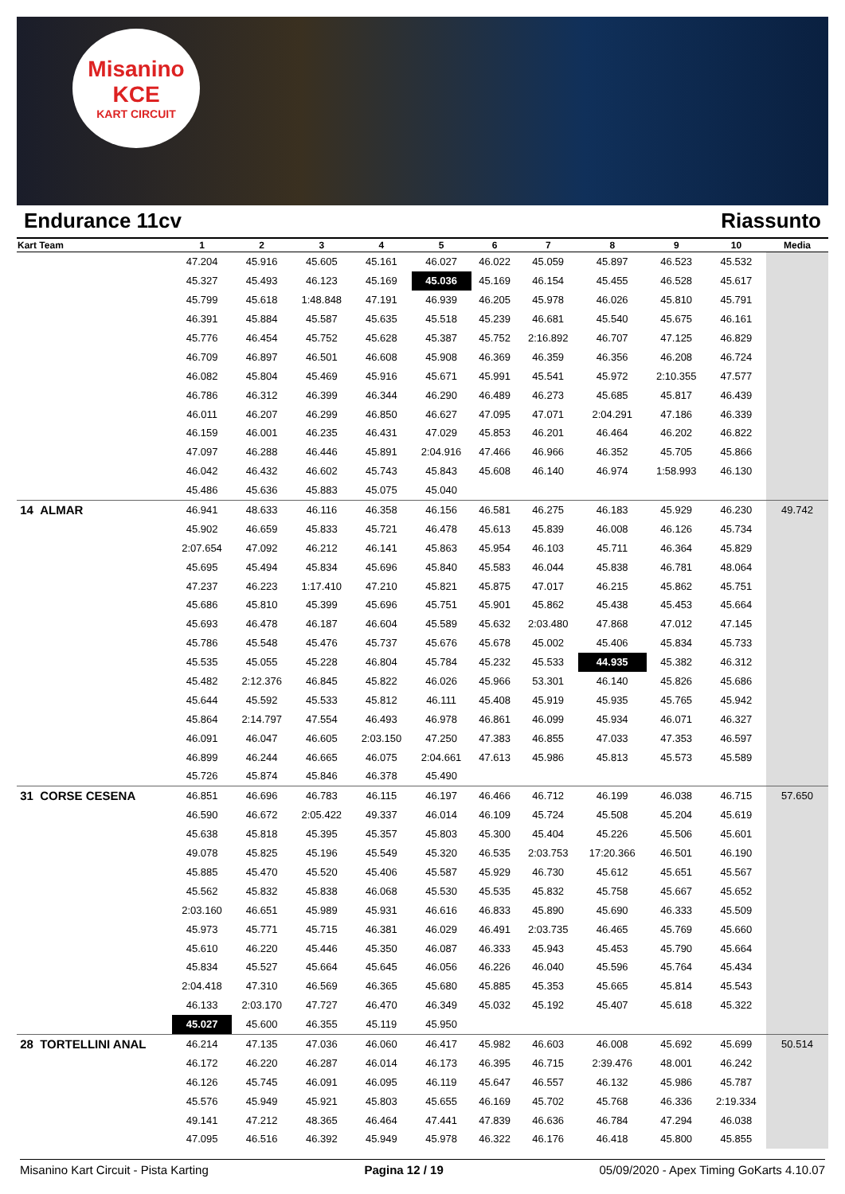Misanino
KCE
KART CIRCUIT
Endurance 11cv Riassunto
| Kart Team | 1 | 2 | 3 | 4 | 5 | 6 | 7 | 8 | 9 | 10 | Media |
| --- | --- | --- | --- | --- | --- | --- | --- | --- | --- | --- | --- |
| | 47.204 | 45.916 | 45.605 | 45.161 | 46.027 | 46.022 | 45.059 | 45.897 | 46.523 | 45.532 | |
| | 45.327 | 45.493 | 46.123 | 45.169 | 45.036 | 45.169 | 46.154 | 45.455 | 46.528 | 45.617 | |
| | 45.799 | 45.618 | 1:48.848 | 47.191 | 46.939 | 46.205 | 45.978 | 46.026 | 45.810 | 45.791 | |
| | 46.391 | 45.884 | 45.587 | 45.635 | 45.518 | 45.239 | 46.681 | 45.540 | 45.675 | 46.161 | |
| | 45.776 | 46.454 | 45.752 | 45.628 | 45.387 | 45.752 | 2:16.892 | 46.707 | 47.125 | 46.829 | |
| | 46.709 | 46.897 | 46.501 | 46.608 | 45.908 | 46.369 | 46.359 | 46.356 | 46.208 | 46.724 | |
| | 46.082 | 45.804 | 45.469 | 45.916 | 45.671 | 45.991 | 45.541 | 45.972 | 2:10.355 | 47.577 | |
| | 46.786 | 46.312 | 46.399 | 46.344 | 46.290 | 46.489 | 46.273 | 45.685 | 45.817 | 46.439 | |
| | 46.011 | 46.207 | 46.299 | 46.850 | 46.627 | 47.095 | 47.071 | 2:04.291 | 47.186 | 46.339 | |
| | 46.159 | 46.001 | 46.235 | 46.431 | 47.029 | 45.853 | 46.201 | 46.464 | 46.202 | 46.822 | |
| | 47.097 | 46.288 | 46.446 | 45.891 | 2:04.916 | 47.466 | 46.966 | 46.352 | 45.705 | 45.866 | |
| | 46.042 | 46.432 | 46.602 | 45.743 | 45.843 | 45.608 | 46.140 | 46.974 | 1:58.993 | 46.130 | |
| | 45.486 | 45.636 | 45.883 | 45.075 | 45.040 | | | | | | |
| 14 ALMAR | 46.941 | 48.633 | 46.116 | 46.358 | 46.156 | 46.581 | 46.275 | 46.183 | 45.929 | 46.230 | 49.742 |
| | 45.902 | 46.659 | 45.833 | 45.721 | 46.478 | 45.613 | 45.839 | 46.008 | 46.126 | 45.734 | |
| | 2:07.654 | 47.092 | 46.212 | 46.141 | 45.863 | 45.954 | 46.103 | 45.711 | 46.364 | 45.829 | |
| | 45.695 | 45.494 | 45.834 | 45.696 | 45.840 | 45.583 | 46.044 | 45.838 | 46.781 | 48.064 | |
| | 47.237 | 46.223 | 1:17.410 | 47.210 | 45.821 | 45.875 | 47.017 | 46.215 | 45.862 | 45.751 | |
| | 45.686 | 45.810 | 45.399 | 45.696 | 45.751 | 45.901 | 45.862 | 45.438 | 45.453 | 45.664 | |
| | 45.693 | 46.478 | 46.187 | 46.604 | 45.589 | 45.632 | 2:03.480 | 47.868 | 47.012 | 47.145 | |
| | 45.786 | 45.548 | 45.476 | 45.737 | 45.676 | 45.678 | 45.002 | 45.406 | 45.834 | 45.733 | |
| | 45.535 | 45.055 | 45.228 | 46.804 | 45.784 | 45.232 | 45.533 | 44.935 | 45.382 | 46.312 | |
| | 45.482 | 2:12.376 | 46.845 | 45.822 | 46.026 | 45.966 | 53.301 | 46.140 | 45.826 | 45.686 | |
| | 45.644 | 45.592 | 45.533 | 45.812 | 46.111 | 45.408 | 45.919 | 45.935 | 45.765 | 45.942 | |
| | 45.864 | 2:14.797 | 47.554 | 46.493 | 46.978 | 46.861 | 46.099 | 45.934 | 46.071 | 46.327 | |
| | 46.091 | 46.047 | 46.605 | 2:03.150 | 47.250 | 47.383 | 46.855 | 47.033 | 47.353 | 46.597 | |
| | 46.899 | 46.244 | 46.665 | 46.075 | 2:04.661 | 47.613 | 45.986 | 45.813 | 45.573 | 45.589 | |
| | 45.726 | 45.874 | 45.846 | 46.378 | 45.490 | | | | | | |
| 31 CORSE CESENA | 46.851 | 46.696 | 46.783 | 46.115 | 46.197 | 46.466 | 46.712 | 46.199 | 46.038 | 46.715 | 57.650 |
| | 46.590 | 46.672 | 2:05.422 | 49.337 | 46.014 | 46.109 | 45.724 | 45.508 | 45.204 | 45.619 | |
| | 45.638 | 45.818 | 45.395 | 45.357 | 45.803 | 45.300 | 45.404 | 45.226 | 45.506 | 45.601 | |
| | 49.078 | 45.825 | 45.196 | 45.549 | 45.320 | 46.535 | 2:03.753 | 17:20.366 | 46.501 | 46.190 | |
| | 45.885 | 45.470 | 45.520 | 45.406 | 45.587 | 45.929 | 46.730 | 45.612 | 45.651 | 45.567 | |
| | 45.562 | 45.832 | 45.838 | 46.068 | 45.530 | 45.535 | 45.832 | 45.758 | 45.667 | 45.652 | |
| | 2:03.160 | 46.651 | 45.989 | 45.931 | 46.616 | 46.833 | 45.890 | 45.690 | 46.333 | 45.509 | |
| | 45.973 | 45.771 | 45.715 | 46.381 | 46.029 | 46.491 | 2:03.735 | 46.465 | 45.769 | 45.660 | |
| | 45.610 | 46.220 | 45.446 | 45.350 | 46.087 | 46.333 | 45.943 | 45.453 | 45.790 | 45.664 | |
| | 45.834 | 45.527 | 45.664 | 45.645 | 46.056 | 46.226 | 46.040 | 45.596 | 45.764 | 45.434 | |
| | 2:04.418 | 47.310 | 46.569 | 46.365 | 45.680 | 45.885 | 45.353 | 45.665 | 45.814 | 45.543 | |
| | 46.133 | 2:03.170 | 47.727 | 46.470 | 46.349 | 45.032 | 45.192 | 45.407 | 45.618 | 45.322 | |
| | 45.027 | 45.600 | 46.355 | 45.119 | 45.950 | | | | | | |
| 28 TORTELLINI ANAL | 46.214 | 47.135 | 47.036 | 46.060 | 46.417 | 45.982 | 46.603 | 46.008 | 45.692 | 45.699 | 50.514 |
| | 46.172 | 46.220 | 46.287 | 46.014 | 46.173 | 46.395 | 46.715 | 2:39.476 | 48.001 | 46.242 | |
| | 46.126 | 45.745 | 46.091 | 46.095 | 46.119 | 45.647 | 46.557 | 46.132 | 45.986 | 45.787 | |
| | 45.576 | 45.949 | 45.921 | 45.803 | 45.655 | 46.169 | 45.702 | 45.768 | 46.336 | 2:19.334 | |
| | 49.141 | 47.212 | 48.365 | 46.464 | 47.441 | 47.839 | 46.636 | 46.784 | 47.294 | 46.038 | |
| | 47.095 | 46.516 | 46.392 | 45.949 | 45.978 | 46.322 | 46.176 | 46.418 | 45.800 | 45.855 | |
Misanino Kart Circuit - Pista Karting Pagina 12 / 19 05/09/2020 - Apex Timing GoKarts 4.10.07